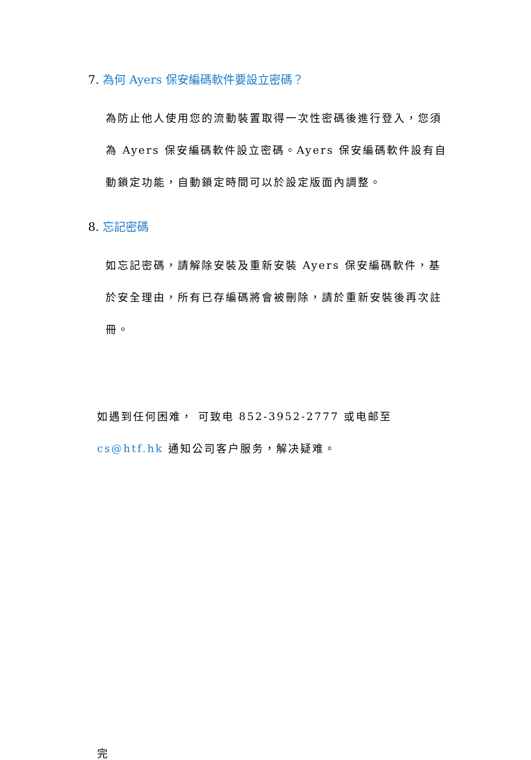7. 為何 Ayers 保安編碼軟件要設立密碼？
為防止他人使用您的流動裝置取得一次性密碼後進行登入，您須為 Ayers 保安編碼軟件設立密碼。Ayers 保安編碼軟件設有自動鎖定功能，自動鎖定時間可以於設定版面內調整。
8. 忘記密碼
如忘記密碼，請解除安裝及重新安裝 Ayers 保安編碼軟件，基於安全理由，所有已存編碼將會被刪除，請於重新安裝後再次註冊。
如遇到任何困难， 可致电 852-3952-2777 或电邮至 cs@htf.hk 通知公司客户服务，解决疑难。
完